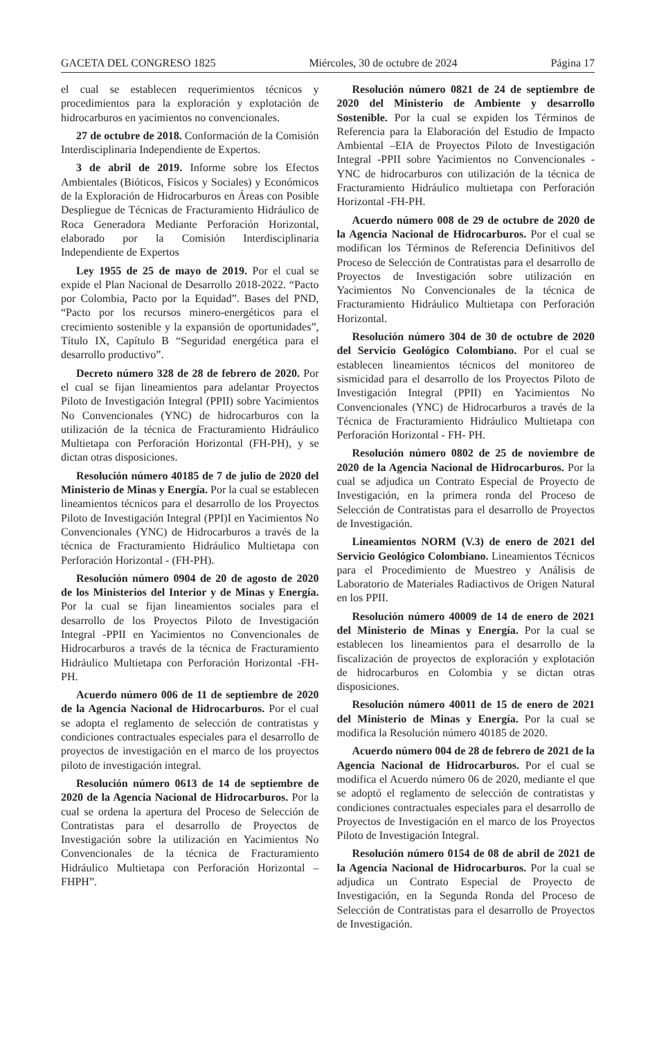GACETA DEL CONGRESO 1825 Miércoles, 30 de octubre de 2024 Página 17
el cual se establecen requerimientos técnicos y procedimientos para la exploración y explotación de hidrocarburos en yacimientos no convencionales.
27 de octubre de 2018. Conformación de la Comisión Interdisciplinaria Independiente de Expertos.
3 de abril de 2019. Informe sobre los Efectos Ambientales (Bióticos, Físicos y Sociales) y Económicos de la Exploración de Hidrocarburos en Áreas con Posible Despliegue de Técnicas de Fracturamiento Hidráulico de Roca Generadora Mediante Perforación Horizontal, elaborado por la Comisión Interdisciplinaria Independiente de Expertos
Ley 1955 de 25 de mayo de 2019. Por el cual se expide el Plan Nacional de Desarrollo 2018-2022. “Pacto por Colombia, Pacto por la Equidad”. Bases del PND, “Pacto por los recursos minero-energéticos para el crecimiento sostenible y la expansión de oportunidades”, Título IX, Capítulo B “Seguridad energética para el desarrollo productivo”.
Decreto número 328 de 28 de febrero de 2020. Por el cual se fijan lineamientos para adelantar Proyectos Piloto de Investigación Integral (PPII) sobre Yacimientos No Convencionales (YNC) de hidrocarburos con la utilización de la técnica de Fracturamiento Hidráulico Multietapa con Perforación Horizontal (FH-PH), y se dictan otras disposiciones.
Resolución número 40185 de 7 de julio de 2020 del Ministerio de Minas y Energía. Por la cual se establecen lineamientos técnicos para el desarrollo de los Proyectos Piloto de Investigación Integral (PPI)I en Yacimientos No Convencionales (YNC) de Hidrocarburos a través de la técnica de Fracturamiento Hidráulico Multietapa con Perforación Horizontal - (FH-PH).
Resolución número 0904 de 20 de agosto de 2020 de los Ministerios del Interior y de Minas y Energía. Por la cual se fijan lineamientos sociales para el desarrollo de los Proyectos Piloto de Investigación Integral -PPII en Yacimientos no Convencionales de Hidrocarburos a través de la técnica de Fracturamiento Hidráulico Multietapa con Perforación Horizontal -FH- PH.
Acuerdo número 006 de 11 de septiembre de 2020 de la Agencia Nacional de Hidrocarburos. Por el cual se adopta el reglamento de selección de contratistas y condiciones contractuales especiales para el desarrollo de proyectos de investigación en el marco de los proyectos piloto de investigación integral.
Resolución número 0613 de 14 de septiembre de 2020 de la Agencia Nacional de Hidrocarburos. Por la cual se ordena la apertura del Proceso de Selección de Contratistas para el desarrollo de Proyectos de Investigación sobre la utilización en Yacimientos No Convencionales de la técnica de Fracturamiento Hidráulico Multietapa con Perforación Horizontal – FHPH”.
Resolución número 0821 de 24 de septiembre de 2020 del Ministerio de Ambiente y desarrollo Sostenible. Por la cual se expiden los Términos de Referencia para la Elaboración del Estudio de Impacto Ambiental –EIA de Proyectos Piloto de Investigación Integral -PPII sobre Yacimientos no Convencionales -YNC de hidrocarburos con utilización de la técnica de Fracturamiento Hidráulico multietapa con Perforación Horizontal -FH-PH.
Acuerdo número 008 de 29 de octubre de 2020 de la Agencia Nacional de Hidrocarburos. Por el cual se modifican los Términos de Referencia Definitivos del Proceso de Selección de Contratistas para el desarrollo de Proyectos de Investigación sobre utilización en Yacimientos No Convencionales de la técnica de Fracturamiento Hidráulico Multietapa con Perforación Horizontal.
Resolución número 304 de 30 de octubre de 2020 del Servicio Geológico Colombiano. Por el cual se establecen lineamientos técnicos del monitoreo de sismicidad para el desarrollo de los Proyectos Piloto de Investigación Integral (PPII) en Yacimientos No Convencionales (YNC) de Hidrocarburos a través de la Técnica de Fracturamiento Hidráulico Multietapa con Perforación Horizontal - FH- PH.
Resolución número 0802 de 25 de noviembre de 2020 de la Agencia Nacional de Hidrocarburos. Por la cual se adjudica un Contrato Especial de Proyecto de Investigación, en la primera ronda del Proceso de Selección de Contratistas para el desarrollo de Proyectos de Investigación.
Lineamientos NORM (V.3) de enero de 2021 del Servicio Geológico Colombiano. Lineamientos Técnicos para el Procedimiento de Muestreo y Análisis de Laboratorio de Materiales Radiactivos de Origen Natural en los PPII.
Resolución número 40009 de 14 de enero de 2021 del Ministerio de Minas y Energía. Por la cual se establecen los lineamientos para el desarrollo de la fiscalización de proyectos de exploración y explotación de hidrocarburos en Colombia y se dictan otras disposiciones.
Resolución número 40011 de 15 de enero de 2021 del Ministerio de Minas y Energía. Por la cual se modifica la Resolución número 40185 de 2020.
Acuerdo número 004 de 28 de febrero de 2021 de la Agencia Nacional de Hidrocarburos. Por el cual se modifica el Acuerdo número 06 de 2020, mediante el que se adoptó el reglamento de selección de contratistas y condiciones contractuales especiales para el desarrollo de Proyectos de Investigación en el marco de los Proyectos Piloto de Investigación Integral.
Resolución número 0154 de 08 de abril de 2021 de la Agencia Nacional de Hidrocarburos. Por la cual se adjudica un Contrato Especial de Proyecto de Investigación, en la Segunda Ronda del Proceso de Selección de Contratistas para el desarrollo de Proyectos de Investigación.